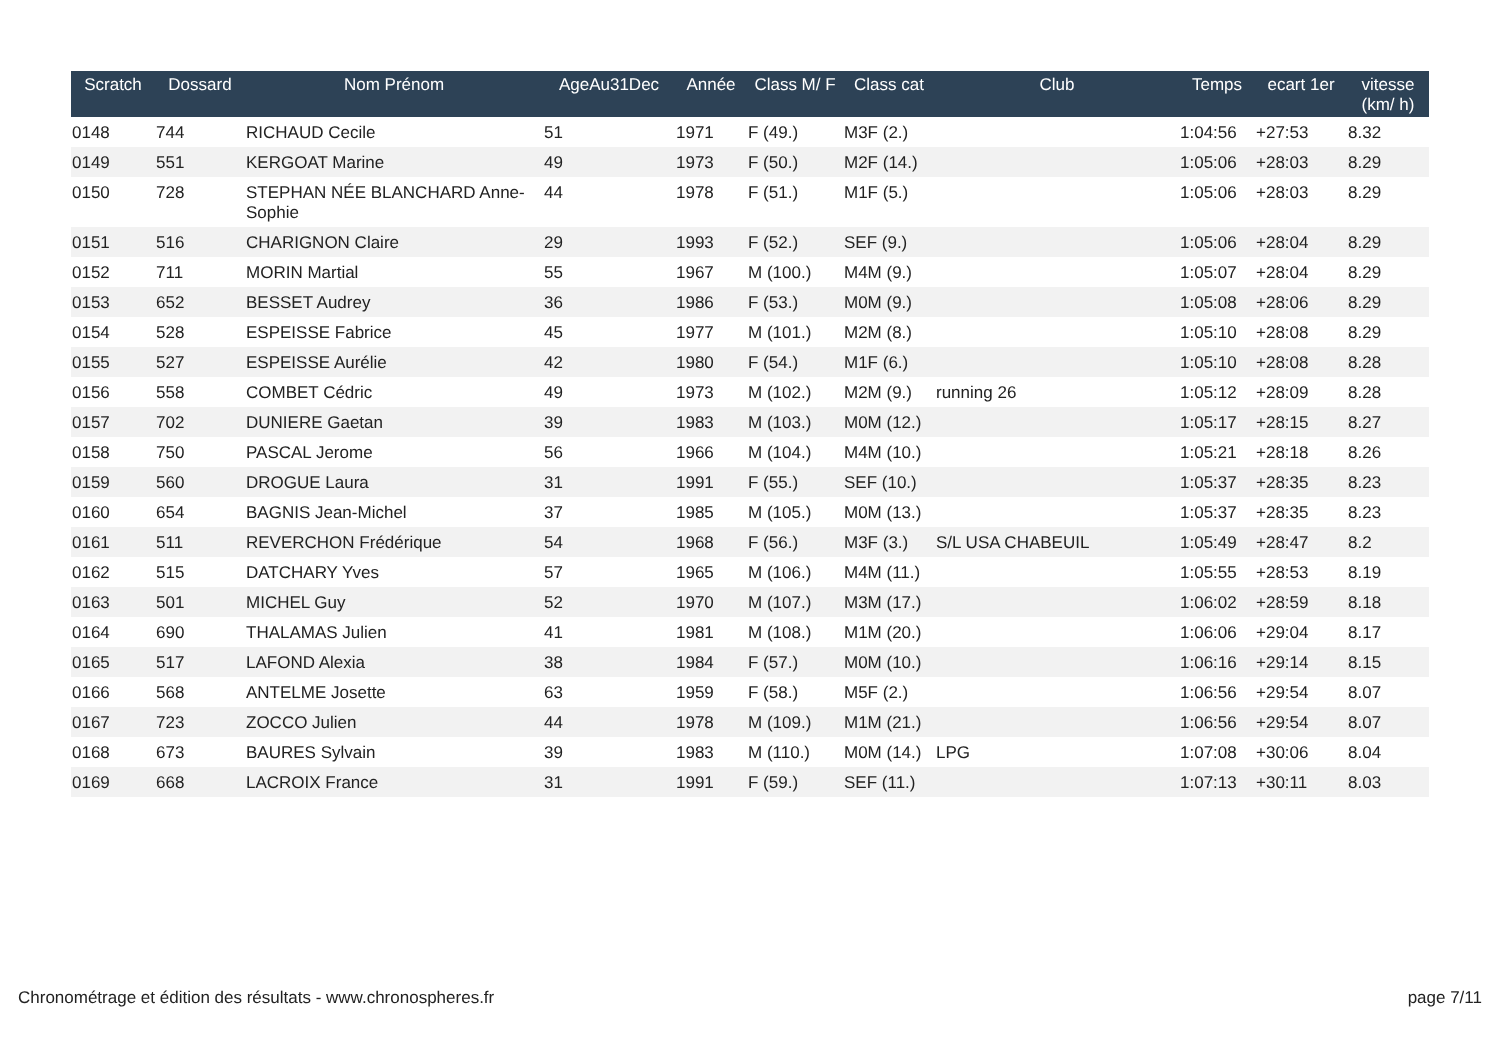| Scratch | Dossard | Nom Prénom | AgeAu31Dec | Année | Class M/ F | Class cat | Club | Temps | ecart 1er | vitesse (km/ h) |
| --- | --- | --- | --- | --- | --- | --- | --- | --- | --- | --- |
| 0148 | 744 | RICHAUD Cecile | 51 | 1971 | F (49.) | M3F (2.) | | 1:04:56 | +27:53 | 8.32 |
| 0149 | 551 | KERGOAT Marine | 49 | 1973 | F (50.) | M2F (14.) | | 1:05:06 | +28:03 | 8.29 |
| 0150 | 728 | STEPHAN NÉE BLANCHARD Anne-Sophie | 44 | 1978 | F (51.) | M1F (5.) | | 1:05:06 | +28:03 | 8.29 |
| 0151 | 516 | CHARIGNON Claire | 29 | 1993 | F (52.) | SEF (9.) | | 1:05:06 | +28:04 | 8.29 |
| 0152 | 711 | MORIN Martial | 55 | 1967 | M (100.) | M4M (9.) | | 1:05:07 | +28:04 | 8.29 |
| 0153 | 652 | BESSET Audrey | 36 | 1986 | F (53.) | M0M (9.) | | 1:05:08 | +28:06 | 8.29 |
| 0154 | 528 | ESPEISSE Fabrice | 45 | 1977 | M (101.) | M2M (8.) | | 1:05:10 | +28:08 | 8.29 |
| 0155 | 527 | ESPEISSE Aurélie | 42 | 1980 | F (54.) | M1F (6.) | | 1:05:10 | +28:08 | 8.28 |
| 0156 | 558 | COMBET Cédric | 49 | 1973 | M (102.) | M2M (9.) | running 26 | 1:05:12 | +28:09 | 8.28 |
| 0157 | 702 | DUNIERE Gaetan | 39 | 1983 | M (103.) | M0M (12.) | | 1:05:17 | +28:15 | 8.27 |
| 0158 | 750 | PASCAL Jerome | 56 | 1966 | M (104.) | M4M (10.) | | 1:05:21 | +28:18 | 8.26 |
| 0159 | 560 | DROGUE Laura | 31 | 1991 | F (55.) | SEF (10.) | | 1:05:37 | +28:35 | 8.23 |
| 0160 | 654 | BAGNIS Jean-Michel | 37 | 1985 | M (105.) | M0M (13.) | | 1:05:37 | +28:35 | 8.23 |
| 0161 | 511 | REVERCHON Frédérique | 54 | 1968 | F (56.) | M3F (3.) | S/L USA CHABEUIL | 1:05:49 | +28:47 | 8.2 |
| 0162 | 515 | DATCHARY Yves | 57 | 1965 | M (106.) | M4M (11.) | | 1:05:55 | +28:53 | 8.19 |
| 0163 | 501 | MICHEL Guy | 52 | 1970 | M (107.) | M3M (17.) | | 1:06:02 | +28:59 | 8.18 |
| 0164 | 690 | THALAMAS Julien | 41 | 1981 | M (108.) | M1M (20.) | | 1:06:06 | +29:04 | 8.17 |
| 0165 | 517 | LAFOND Alexia | 38 | 1984 | F (57.) | M0M (10.) | | 1:06:16 | +29:14 | 8.15 |
| 0166 | 568 | ANTELME Josette | 63 | 1959 | F (58.) | M5F (2.) | | 1:06:56 | +29:54 | 8.07 |
| 0167 | 723 | ZOCCO Julien | 44 | 1978 | M (109.) | M1M (21.) | | 1:06:56 | +29:54 | 8.07 |
| 0168 | 673 | BAURES Sylvain | 39 | 1983 | M (110.) | M0M (14.) | LPG | 1:07:08 | +30:06 | 8.04 |
| 0169 | 668 | LACROIX France | 31 | 1991 | F (59.) | SEF (11.) | | 1:07:13 | +30:11 | 8.03 |
Chronométrage et édition des résultats - www.chronospheres.fr page 7/11